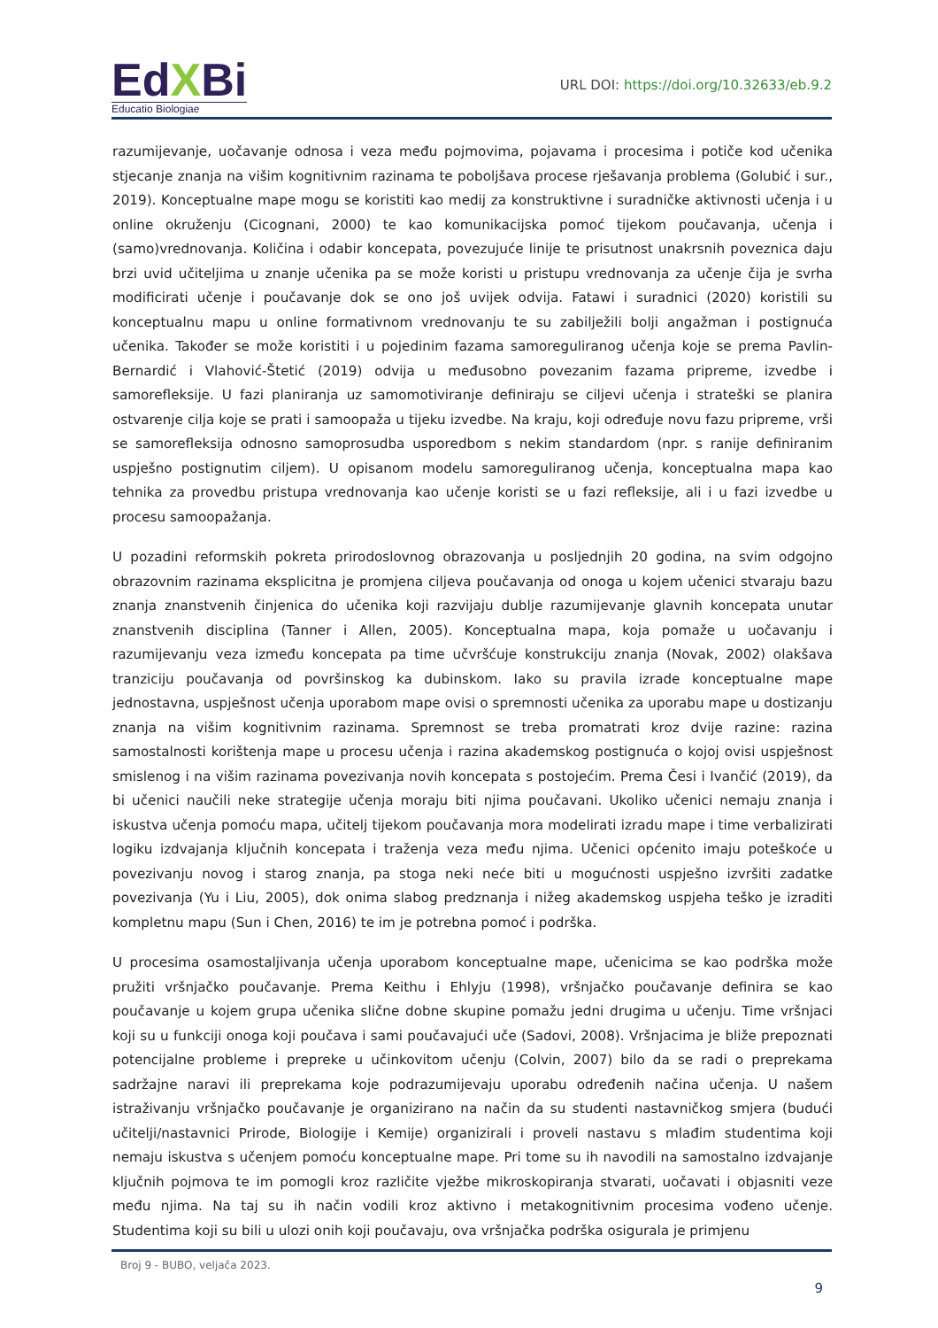EdXBi
Educatio Biologiae
URL DOI: https://doi.org/10.32633/eb.9.2
razumijevanje, uočavanje odnosa i veza među pojmovima, pojavama i procesima i potiče kod učenika stjecanje znanja na višim kognitivnim razinama te poboljšava procese rješavanja problema (Golubić i sur., 2019). Konceptualne mape mogu se koristiti kao medij za konstruktivne i suradničke aktivnosti učenja i u online okruženju (Cicognani, 2000) te kao komunikacijska pomoć tijekom poučavanja, učenja i (samo)vrednovanja. Količina i odabir koncepata, povezujuće linije te prisutnost unakrsnih poveznica daju brzi uvid učiteljima u znanje učenika pa se može koristi u pristupu vrednovanja za učenje čija je svrha modificirati učenje i poučavanje dok se ono još uvijek odvija. Fatawi i suradnici (2020) koristili su konceptualnu mapu u online formativnom vrednovanju te su zabilježili bolji angažman i postignuća učenika. Također se može koristiti i u pojedinim fazama samoreguliranog učenja koje se prema Pavlin-Bernardić i Vlahović-Štetić (2019) odvija u međusobno povezanim fazama pripreme, izvedbe i samorefleksije. U fazi planiranja uz samomotiviranje definiraju se ciljevi učenja i strateški se planira ostvarenje cilja koje se prati i samoopaža u tijeku izvedbe. Na kraju, koji određuje novu fazu pripreme, vrši se samorefleksija odnosno samoprosudba usporedbom s nekim standardom (npr. s ranije definiranim uspješno postignutim ciljem). U opisanom modelu samoreguliranog učenja, konceptualna mapa kao tehnika za provedbu pristupa vrednovanja kao učenje koristi se u fazi refleksije, ali i u fazi izvedbe u procesu samoopažanja.
U pozadini reformskih pokreta prirodoslovnog obrazovanja u posljednjih 20 godina, na svim odgojno obrazovnim razinama eksplicitna je promjena ciljeva poučavanja od onoga u kojem učenici stvaraju bazu znanja znanstvenih činjenica do učenika koji razvijaju dublje razumijevanje glavnih koncepata unutar znanstvenih disciplina (Tanner i Allen, 2005). Konceptualna mapa, koja pomaže u uočavanju i razumijevanju veza između koncepata pa time učvršćuje konstrukciju znanja (Novak, 2002) olakšava tranziciju poučavanja od površinskog ka dubinskom. Iako su pravila izrade konceptualne mape jednostavna, uspješnost učenja uporabom mape ovisi o spremnosti učenika za uporabu mape u dostizanju znanja na višim kognitivnim razinama. Spremnost se treba promatrati kroz dvije razine: razina samostalnosti korištenja mape u procesu učenja i razina akademskog postignuća o kojoj ovisi uspješnost smislenog i na višim razinama povezivanja novih koncepata s postojećim. Prema Česi i Ivančić (2019), da bi učenici naučili neke strategije učenja moraju biti njima poučavani. Ukoliko učenici nemaju znanja i iskustva učenja pomoću mapa, učitelj tijekom poučavanja mora modelirati izradu mape i time verbalizirati logiku izdvajanja ključnih koncepata i traženja veza među njima. Učenici općenito imaju poteškoće u povezivanju novog i starog znanja, pa stoga neki neće biti u mogućnosti uspješno izvršiti zadatke povezivanja (Yu i Liu, 2005), dok onima slabog predznanja i nižeg akademskog uspjeha teško je izraditi kompletnu mapu (Sun i Chen, 2016) te im je potrebna pomoć i podrška.
U procesima osamostaljivanja učenja uporabom konceptualne mape, učenicima se kao podrška može pružiti vršnjačko poučavanje. Prema Keithu i Ehlyju (1998), vršnjačko poučavanje definira se kao poučavanje u kojem grupa učenika slične dobne skupine pomažu jedni drugima u učenju. Time vršnjaci koji su u funkciji onoga koji poučava i sami poučavajući uče (Sadovi, 2008). Vršnjacima je bliže prepoznati potencijalne probleme i prepreke u učinkovitom učenju (Colvin, 2007) bilo da se radi o preprekama sadržajne naravi ili preprekama koje podrazumijevaju uporabu određenih načina učenja. U našem istraživanju vršnjačko poučavanje je organizirano na način da su studenti nastavničkog smjera (budući učitelji/nastavnici Prirode, Biologije i Kemije) organizirali i proveli nastavu s mlađim studentima koji nemaju iskustva s učenjem pomoću konceptualne mape. Pri tome su ih navodili na samostalno izdvajanje ključnih pojmova te im pomogli kroz različite vježbe mikroskopiranja stvarati, uočavati i objasniti veze među njima. Na taj su ih način vodili kroz aktivno i metakognitivnim procesima vođeno učenje. Studentima koji su bili u ulozi onih koji poučavaju, ova vršnjačka podrška osigurala je primjenu
Broj 9 - BUBO, veljača 2023.
9